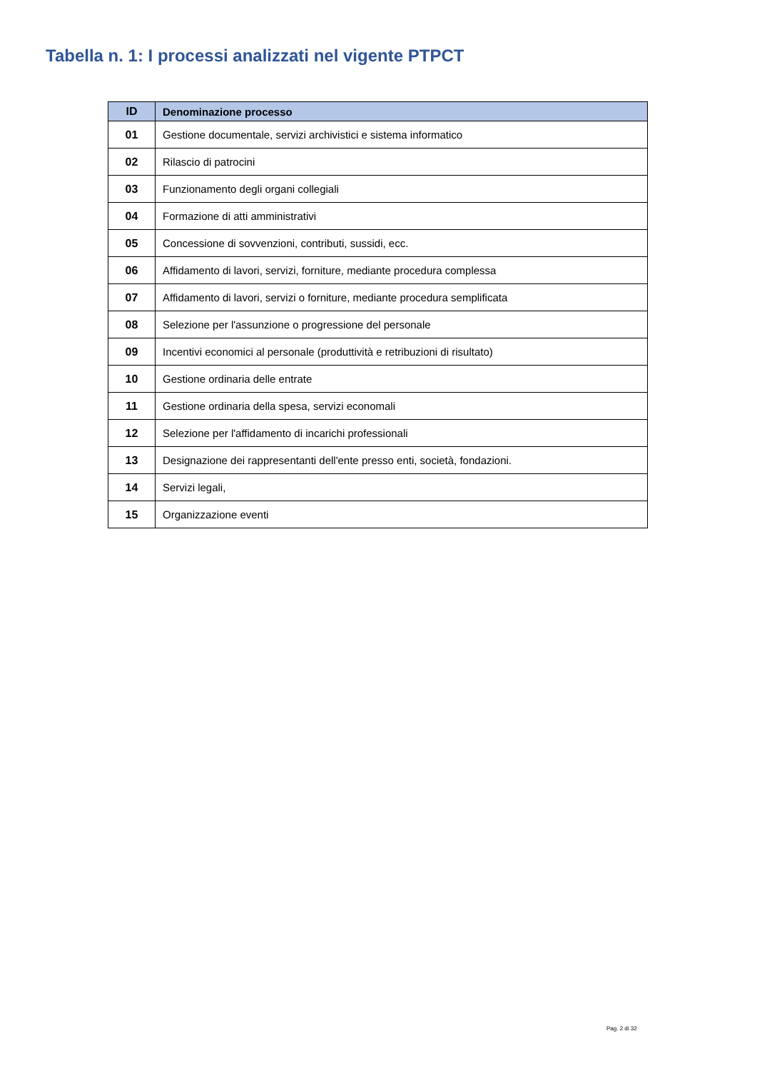Tabella n. 1: I processi analizzati nel vigente PTPCT
| ID | Denominazione processo |
| --- | --- |
| 01 | Gestione documentale, servizi archivistici e sistema informatico |
| 02 | Rilascio di patrocini |
| 03 | Funzionamento degli organi collegiali |
| 04 | Formazione di atti amministrativi |
| 05 | Concessione di sovvenzioni, contributi, sussidi, ecc. |
| 06 | Affidamento di lavori, servizi, forniture, mediante procedura complessa |
| 07 | Affidamento di lavori, servizi o forniture, mediante procedura semplificata |
| 08 | Selezione per l'assunzione o progressione del personale |
| 09 | Incentivi economici al personale (produttività e retribuzioni di risultato) |
| 10 | Gestione ordinaria delle entrate |
| 11 | Gestione ordinaria della spesa, servizi economali |
| 12 | Selezione per l'affidamento di incarichi professionali |
| 13 | Designazione dei rappresentanti dell'ente presso enti, società, fondazioni. |
| 14 | Servizi legali, |
| 15 | Organizzazione eventi |
Pag. 2 di 32